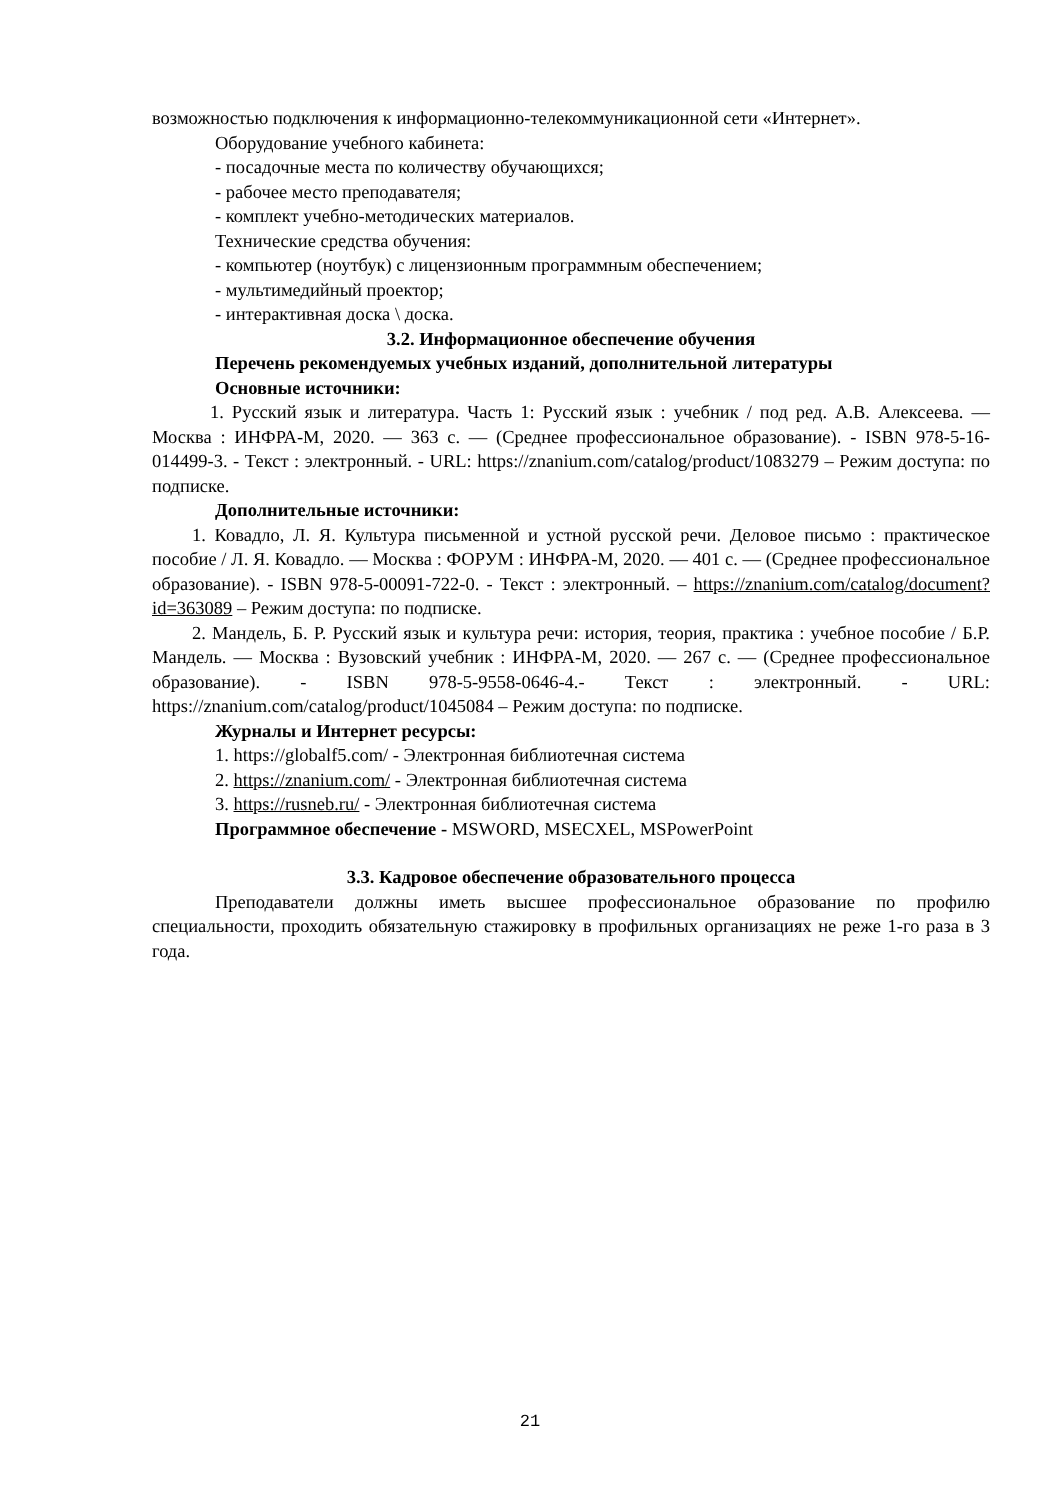возможностью подключения к информационно-телекоммуникационной сети «Интернет».
Оборудование учебного кабинета:
- посадочные места по количеству обучающихся;
- рабочее место преподавателя;
- комплект учебно-методических материалов.
Технические средства обучения:
- компьютер (ноутбук) с лицензионным программным обеспечением;
- мультимедийный проектор;
- интерактивная доска \ доска.
3.2. Информационное обеспечение обучения
Перечень рекомендуемых учебных изданий, дополнительной литературы
Основные источники:
1. Русский язык и литература. Часть 1: Русский язык : учебник / под ред. А.В. Алексеева. — Москва : ИНФРА-М, 2020. — 363 с. — (Среднее профессиональное образование). - ISBN 978-5-16-014499-3. - Текст : электронный. - URL: https://znanium.com/catalog/product/1083279 – Режим доступа: по подписке.
Дополнительные источники:
1. Ковадло, Л. Я. Культура письменной и устной русской речи. Деловое письмо : практическое пособие / Л. Я. Ковадло. — Москва : ФОРУМ : ИНФРА-М, 2020. — 401 с. — (Среднее профессиональное образование). - ISBN 978-5-00091-722-0. - Текст : электронный. – https://znanium.com/catalog/document?id=363089 – Режим доступа: по подписке.
2. Мандель, Б. Р. Русский язык и культура речи: история, теория, практика : учебное пособие / Б.Р. Мандель. — Москва : Вузовский учебник : ИНФРА-М, 2020. — 267 с. — (Среднее профессиональное образование). - ISBN 978-5-9558-0646-4.- Текст : электронный. - URL: https://znanium.com/catalog/product/1045084 – Режим доступа: по подписке.
Журналы и Интернет ресурсы:
1. https://globalf5.com/ - Электронная библиотечная система
2. https://znanium.com/ - Электронная библиотечная система
3. https://rusneb.ru/ - Электронная библиотечная система
Программное обеспечение - MSWORD, MSECXEL, MSPowerPoint
3.3. Кадровое обеспечение образовательного процесса
Преподаватели должны иметь высшее профессиональное образование по профилю специальности, проходить обязательную стажировку в профильных организациях не реже 1-го раза в 3 года.
21